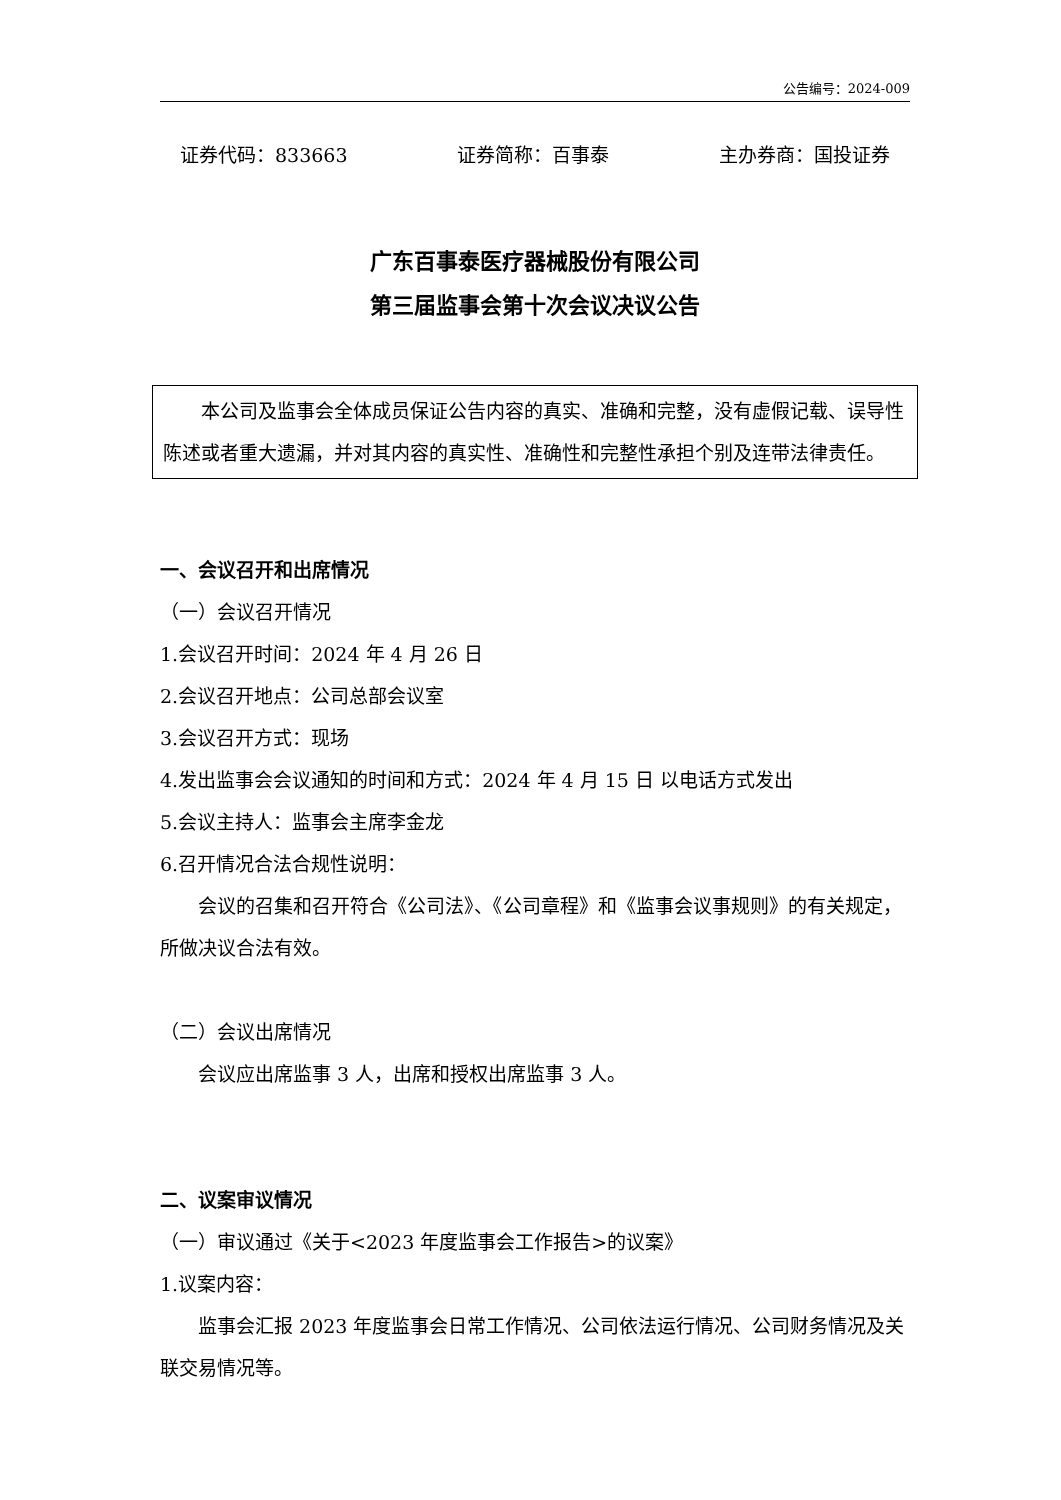公告编号：2024-009
证券代码：833663 证券简称：百事泰 主办券商：国投证券
广东百事泰医疗器械股份有限公司
第三届监事会第十次会议决议公告
本公司及监事会全体成员保证公告内容的真实、准确和完整，没有虚假记载、误导性陈述或者重大遗漏，并对其内容的真实性、准确性和完整性承担个别及连带法律责任。
一、会议召开和出席情况
（一）会议召开情况
1.会议召开时间：2024 年 4 月 26 日
2.会议召开地点：公司总部会议室
3.会议召开方式：现场
4.发出监事会会议通知的时间和方式：2024 年 4 月 15 日 以电话方式发出
5.会议主持人：监事会主席李金龙
6.召开情况合法合规性说明：
会议的召集和召开符合《公司法》、《公司章程》和《监事会议事规则》的有关规定，所做决议合法有效。
（二）会议出席情况
会议应出席监事 3 人，出席和授权出席监事 3 人。
二、议案审议情况
（一）审议通过《关于<2023 年度监事会工作报告>的议案》
1.议案内容：
监事会汇报 2023 年度监事会日常工作情况、公司依法运行情况、公司财务情况及关联交易情况等。